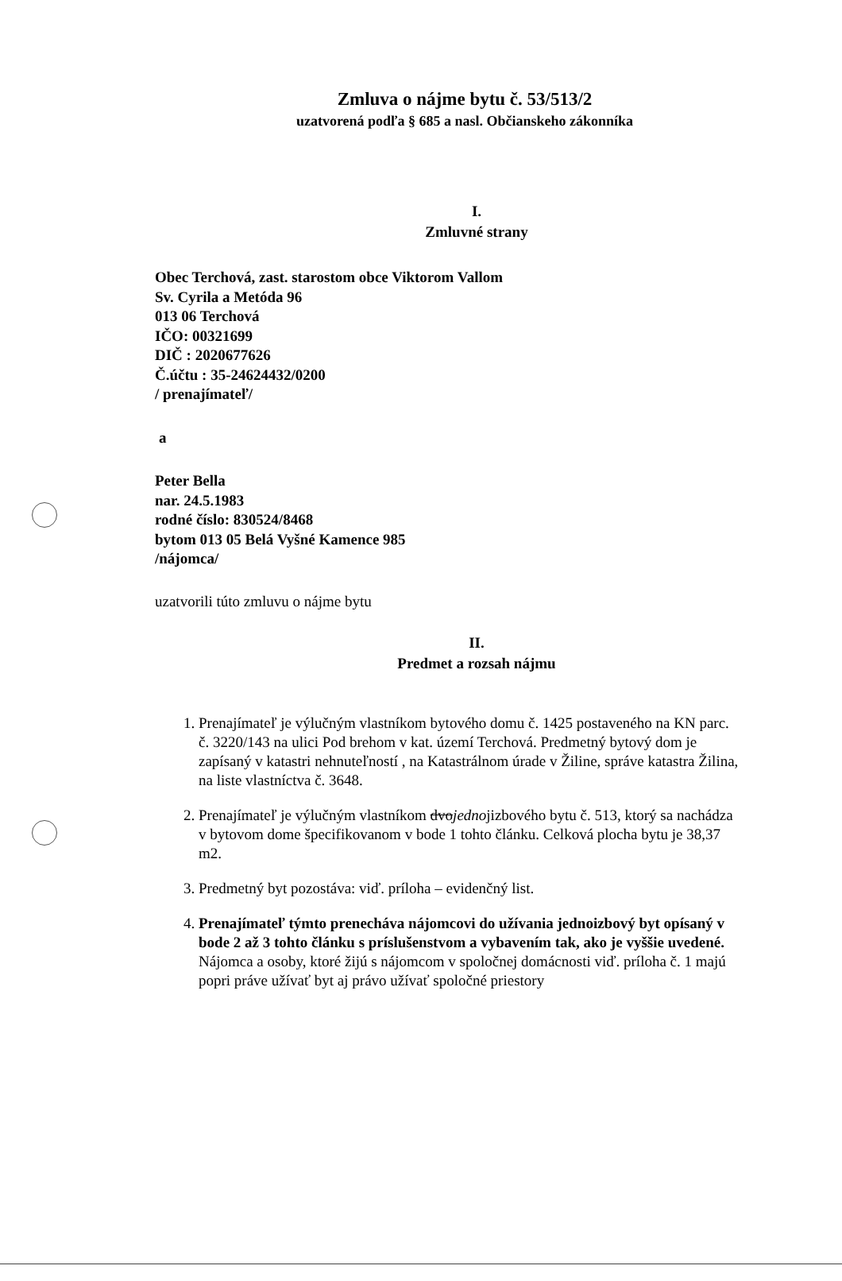Zmluva o nájme bytu č. 53/513/2
uzatvorená podľa § 685 a nasl. Občianskeho zákonníka
I.
Zmluvné strany
Obec Terchová, zast. starostom obce Viktorom Vallom
Sv. Cyrila a Metóda 96
013 06 Terchová
IČO: 00321699
DIČ : 2020677626
Č.účtu : 35-24624432/0200
/ prenajímateľ/
a
Peter Bella
nar. 24.5.1983
rodné číslo: 830524/8468
bytom 013 05 Belá Vyšné Kamence 985
/nájomca/
uzatvorili túto zmluvu o nájme bytu
II.
Predmet a rozsah nájmu
1. Prenajímateľ je výlučným vlastníkom bytového domu č. 1425 postaveného na KN parc. č. 3220/143 na ulici Pod brehom v kat. území Terchová. Predmetný bytový dom je zapísaný v katastri nehnuteľností , na Katastrálnom úrade v Žiline, správe katastra Žilina, na liste vlastníctva č. 3648.
2. Prenajímateľ je výlučným vlastníkom dvojednojizbového bytu č. 513, ktorý sa nachádza v bytovom dome špecifikovanom v bode 1 tohto článku. Celková plocha bytu je 38,37 m2.
3. Predmetný byt pozostáva: viď. príloha – evidenčný list.
4. Prenajímateľ týmto prenecháva nájomcovi do užívania jednoizbový byt opísaný v bode 2 až 3 tohto článku s príslušenstvom a vybavením tak, ako je vyššie uvedené.
Nájomca a osoby, ktoré žijú s nájomcom v spoločnej domácnosti viď. príloha č. 1 majú popri práve užívať byt aj právo užívať spoločné priestory